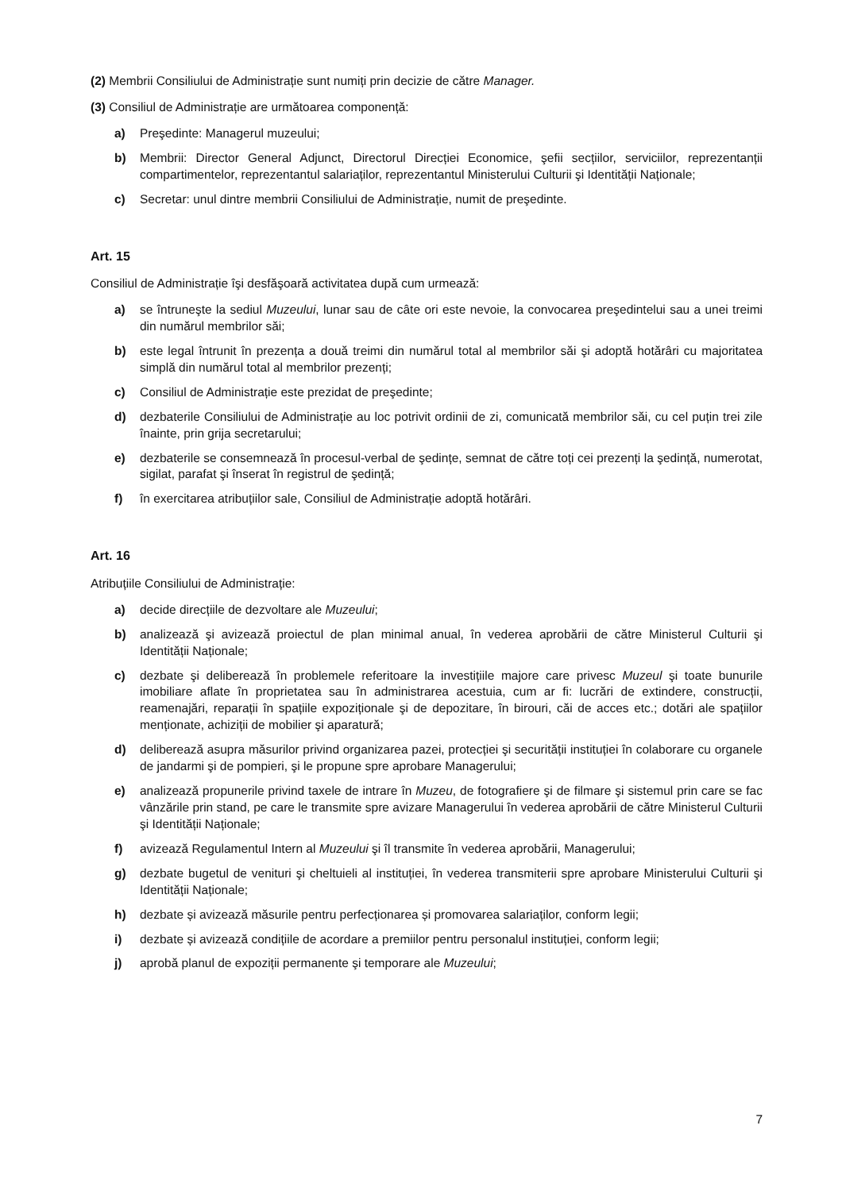(2) Membrii Consiliului de Administrație sunt numiți prin decizie de către Manager.
(3) Consiliul de Administrație are următoarea componență:
a) Preşedinte: Managerul muzeului;
b) Membrii: Director General Adjunct, Directorul Direcției Economice, şefii secțiilor, serviciilor, reprezentanții compartimentelor, reprezentantul salariaților, reprezentantul Ministerului Culturii şi Identității Naționale;
c) Secretar: unul dintre membrii Consiliului de Administrație, numit de preşedinte.
Art. 15
Consiliul de Administrație îşi desfăşoară activitatea după cum urmează:
a) se întruneşte la sediul Muzeului, lunar sau de câte ori este nevoie, la convocarea preşedintelui sau a unei treimi din numărul membrilor săi;
b) este legal întrunit în prezența a două treimi din numărul total al membrilor săi şi adoptă hotărâri cu majoritatea simplă din numărul total al membrilor prezenți;
c) Consiliul de Administrație este prezidat de preşedinte;
d) dezbaterile Consiliului de Administrație au loc potrivit ordinii de zi, comunicată membrilor săi, cu cel puțin trei zile înainte, prin grija secretarului;
e) dezbaterile se consemnează în procesul-verbal de şedințe, semnat de către toți cei prezenți la şedință, numerotat, sigilat, parafat şi înserat în registrul de şedință;
f) în exercitarea atribuțiilor sale, Consiliul de Administrație adoptă hotărâri.
Art. 16
Atribuțiile Consiliului de Administrație:
a) decide direcțiile de dezvoltare ale Muzeului;
b) analizează şi avizează proiectul de plan minimal anual, în vederea aprobării de către Ministerul Culturii şi Identității Naționale;
c) dezbate şi deliberează în problemele referitoare la investițiile majore care privesc Muzeul şi toate bunurile imobiliare aflate în proprietatea sau în administrarea acestuia, cum ar fi: lucrări de extindere, construcții, reamenajări, reparații în spațiile expoziționale şi de depozitare, în birouri, căi de acces etc.; dotări ale spațiilor menționate, achiziții de mobilier şi aparatură;
d) deliberează asupra măsurilor privind organizarea pazei, protecției şi securității instituției în colaborare cu organele de jandarmi şi de pompieri, şi le propune spre aprobare Managerului;
e) analizează propunerile privind taxele de intrare în Muzeu, de fotografiere şi de filmare şi sistemul prin care se fac vânzările prin stand, pe care le transmite spre avizare Managerului în vederea aprobării de către Ministerul Culturii şi Identității Naționale;
f) avizează Regulamentul Intern al Muzeului şi îl transmite în vederea aprobării, Managerului;
g) dezbate bugetul de venituri şi cheltuieli al instituției, în vederea transmiterii spre aprobare Ministerului Culturii şi Identității Naționale;
h) dezbate și avizează măsurile pentru perfecționarea și promovarea salariaților, conform legii;
i) dezbate și avizează condițiile de acordare a premiilor pentru personalul instituției, conform legii;
j) aprobă planul de expoziții permanente şi temporare ale Muzeului;
7